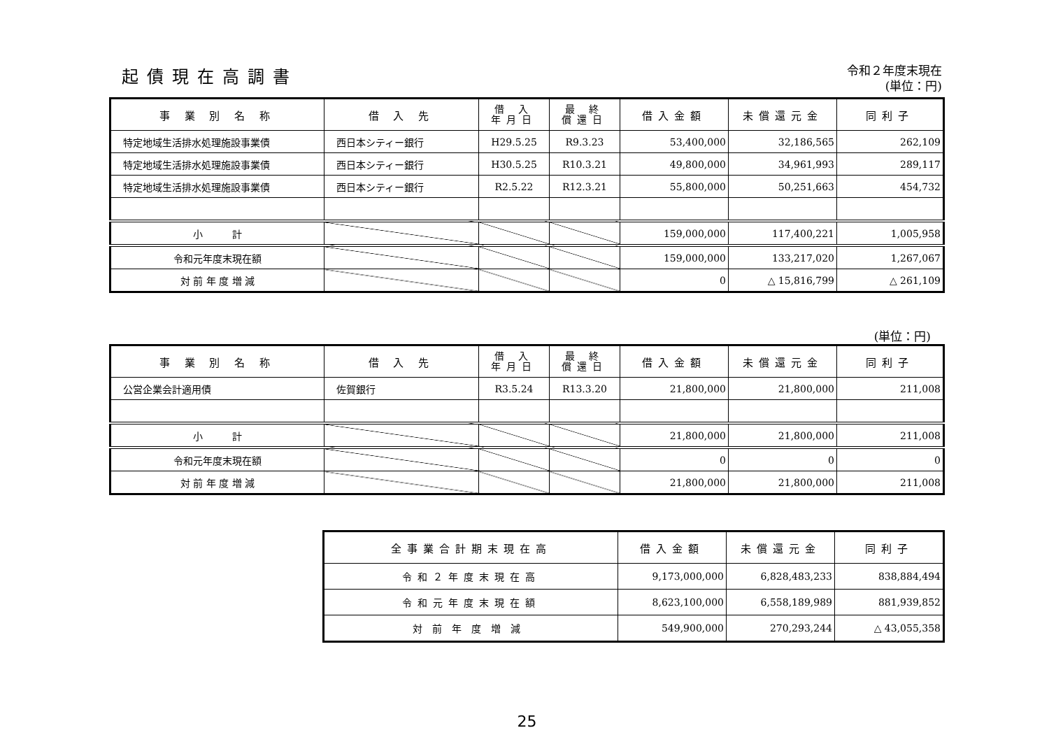令和２年度末現在
(単位：円)
起債現在高調書
| 事 業 別 名 称 | 借 入 先 | 借 入 年月日 | 最 終 償還日 | 借入金額 | 未償還元金 | 同利子 |
| --- | --- | --- | --- | --- | --- | --- |
| 特定地域生活排水処理施設事業債 | 西日本シティー銀行 | H29.5.25 | R9.3.23 | 53,400,000 | 32,186,565 | 262,109 |
| 特定地域生活排水処理施設事業債 | 西日本シティー銀行 | H30.5.25 | R10.3.21 | 49,800,000 | 34,961,993 | 289,117 |
| 特定地域生活排水処理施設事業債 | 西日本シティー銀行 | R2.5.22 | R12.3.21 | 55,800,000 | 50,251,663 | 454,732 |
| 小 計 | | | | 159,000,000 | 117,400,221 | 1,005,958 |
| 令和元年度末現在額 | | | | 159,000,000 | 133,217,020 | 1,267,067 |
| 対 前 年 度 増 減 | | | | 0 | △ 15,816,799 | △ 261,109 |
(単位：円)
| 事 業 別 名 称 | 借 入 先 | 借 入 年月日 | 最 終 償還日 | 借入金額 | 未償還元金 | 同利子 |
| --- | --- | --- | --- | --- | --- | --- |
| 公営企業会計適用債 | 佐賀銀行 | R3.5.24 | R13.3.20 | 21,800,000 | 21,800,000 | 211,008 |
| 小 計 | | | | 21,800,000 | 21,800,000 | 211,008 |
| 令和元年度末現在額 | | | | 0 | 0 | 0 |
| 対 前 年 度 増 減 | | | | 21,800,000 | 21,800,000 | 211,008 |
| 全事業合計期末現在高 | 借入金額 | 未償還元金 | 同利子 |
| --- | --- | --- | --- |
| 令和２年度末現在高 | 9,173,000,000 | 6,828,483,233 | 838,884,494 |
| 令和元年度末現在額 | 8,623,100,000 | 6,558,189,989 | 881,939,852 |
| 対前年度増減 | 549,900,000 | 270,293,244 | △ 43,055,358 |
25